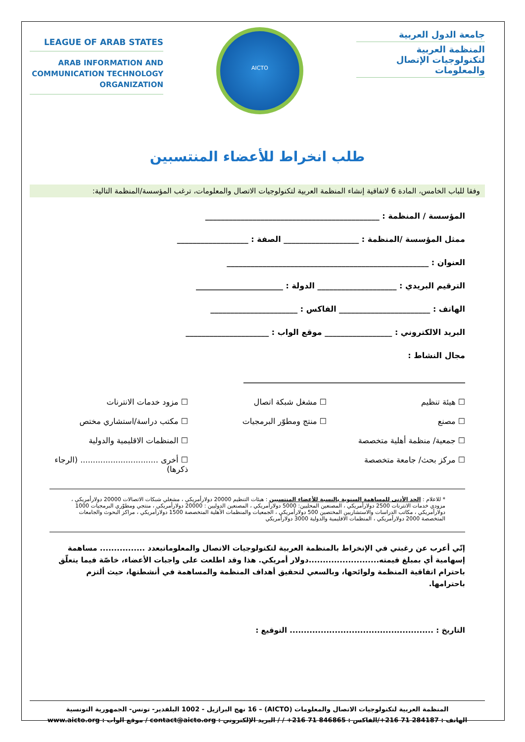LEAGUE OF ARAB STATES
ARAB INFORMATION AND
COMMUNICATION TECHNOLOGY
ORGANIZATION
AICTO
جامعة الدول العربية
المنظمة العربية
لتكنولوجيات الإتصال
والمعلومات
طلب انخراط للأعضاء المنتسبين
وفقا للباب الخامس، المادة 6 لاتفاقية إنشاء المنظمة العربية لتكنولوجيات الاتصال والمعلومات، ترغب المؤسسة/المنظمة التالية:
المؤسسة / المنظمة : ____________________________________________
ممثل المؤسسة /المنظمة : ___________________ الصفة : __________________
العنوان : ___________________________________________________
الترقيم البريدي : ____________________ الدولة : ______________________
الهاتف : _______________________ الفاكس : ______________________
البريد الالكتروني : _________________ موقع الواب : _____________________
مجال النشاط :
________________________________________________________
☐ هيئة تنظيم
☐ مشغل شبكة اتصال
☐ مزود خدمات الانترنات
☐ مصنع
☐ منتج ومطوّر البرمجيات
☐ مكتب دراسة/استشاري مختص
☐ جمعية/ منظمة أهلية متخصصة
☐ المنظمات الاقليمية والدولية
☐ مركز بحث/ جامعة متخصصة
☐ أخرى ............................... (الرجاء ذكرها)
* للاعلام : الحد الأدنى للمساهمة السنوية بالنسبة للأعضاء المنتسبين : هيئات التنظيم 20000 دولارأمريكي ، مشغلي شبكات الاتصالات 20000 دولارأمريكي ، مزودي خدمات الانترنات 2500 دولارأمريكي ، المصنعين المحليين: 5000 دولارأمريكي ، المصنعين الدوليين : 20000 دولارأمريكي ، منتجي ومطوّري البرمجيات 1000 دولارأمريكي ، مكاتب الدراسات والاستشاريين المختصين 500 دولارأمريكي ، الجمعيات والمنظمات الأهلية المتخصصة 1500 دولارأمريكي ، مراكز البحوث والجامعات المتخصصة 2000 دولارأمريكي ، المنظمات الاقليمية والدولية 3000 دولارأمريكي
إنّي أعرب عن رغبتي في الإنخراط بالمنظمة العربية لتكنولوجيات الاتصال والمعلوماتبعدد ................ مساهمة إسهامية أي بمبلغ قيمته.........................دولار أمريكي. هذا وقد اطلعت على واجبات الأعضاء، خاصّة فيما يتعلّق باحترام اتفاقية المنظمة ولوائحها، وبالسعي لتحقيق أهداف المنظمة والمساهمة في أنشطتها، حيث ألتزم باحترامها.
التاريخ : ................................................... التوقيع :
المنظمة العربية لتكنولوجيات الاتصال والمعلومات (AICTO) – 16 نهج البرازيل - 1002 البلفدير- تونس- الجمهورية التونسية
الهاتف : 284187 71 216+/الفاكس : 846865 71 216+ / / البريد الإلكتروني : contact@aicto.org / موقع الواب : www.aicto.org